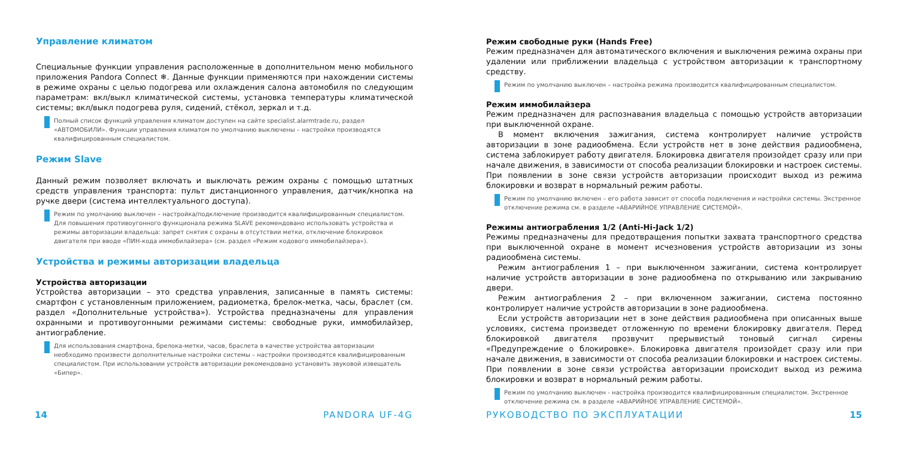Управление климатом
Специальные функции управления расположенные в дополнительном меню мобильного приложения Pandora Connect ❄. Данные функции применяются при нахождении системы в режиме охраны с целью подогрева или охлаждения салона автомобиля по следующим параметрам: вкл/выкл климатической системы, установка температуры климатической системы; вкл/выкл подогрева руля, сидений, стёкол, зеркал и т.д.
Полный список функций управления климатом доступен на сайте specialist.alarmtrade.ru, раздел «АВТОМОБИЛИ». Функции управления климатом по умолчанию выключены – настройки производятся квалифицированным специалистом.
Режим Slave
Данный режим позволяет включать и выключать режим охраны с помощью штатных средств управления транспорта: пульт дистанционного управления, датчик/кнопка на ручке двери (система интеллектуального доступа).
Режим по умолчанию выключен – настройка/подключение производится квалифицированным специалистом. Для повышения противоугонного функционала режима SLAVE рекомендовано использовать устройства и режимы авторизации владельца: запрет снятия с охраны в отсутствии метки, отключение блокировок двигателя при вводе «ПИН-кода иммобилайзера» (см. раздел «Режим кодового иммобилайзера»).
Устройства и режимы авторизации владельца
Устройства авторизации
Устройства авторизации – это средства управления, записанные в память системы: смартфон с установленным приложением, радиометка, брелок-метка, часы, браслет (см. раздел «Дополнительные устройства»). Устройства предназначены для управления охранными и противоугонными режимами системы: свободные руки, иммобилайзер, антиограбление.
Для использования смартфона, брелока-метки, часов, браслета в качестве устройства авторизации необходимо произвести дополнительные настройки системы – настройки производятся квалифицированным специалистом. При использовании устройств авторизации рекомендовано установить звуковой извещатель «Бипер».
14 PANDORA UF-4G
Режим свободные руки (Hands Free)
Режим предназначен для автоматического включения и выключения режима охраны при удалении или приближении владельца с устройством авторизации к транспортному средству.
Режим по умолчанию выключен – настройка режима производится квалифицированным специалистом.
Режим иммобилайзера
Режим предназначен для распознавания владельца с помощью устройств авторизации при выключенной охране.
В момент включения зажигания, система контролирует наличие устройств авторизации в зоне радиообмена. Если устройств нет в зоне действия радиообмена, система заблокирует работу двигателя. Блокировка двигателя произойдет сразу или при начале движения, в зависимости от способа реализации блокировки и настроек системы. При появлении в зоне связи устройств авторизации происходит выход из режима блокировки и возврат в нормальный режим работы.
Режим по умолчанию включен – его работа зависит от способа подключения и настройки системы. Экстренное отключение режима см. в разделе «АВАРИЙНОЕ УПРАВЛЕНИЕ СИСТЕМОЙ».
Режимы антиограбления 1/2 (Anti-Hi-Jack 1/2)
Режимы предназначены для предотвращения попытки захвата транспортного средства при выключенной охране в момент исчезновения устройств авторизации из зоны радиообмена системы.
Режим антиограбления 1 – при выключенном зажигании, система контролирует наличие устройств авторизации в зоне радиообмена по открыванию или закрыванию двери.
Режим антиограбления 2 – при включенном зажигании, система постоянно контролирует наличие устройств авторизации в зоне радиообмена.
Если устройств авторизации нет в зоне действия радиообмена при описанных выше условиях, система произведет отложенную по времени блокировку двигателя. Перед блокировкой двигателя прозвучит прерывистый тоновый сигнал сирены «Предупреждение о блокировке». Блокировка двигателя произойдет сразу или при начале движения, в зависимости от способа реализации блокировки и настроек системы. При появлении в зоне связи устройства авторизации происходит выход из режима блокировки и возврат в нормальный режим работы.
Режим по умолчанию выключен - настройка производится квалифицированным специалистом. Экстренное отключение режима см. в разделе «АВАРИЙНОЕ УПРАВЛЕНИЕ СИСТЕМОЙ».
РУКОВОДСТВО ПО ЭКСПЛУАТАЦИИ 15